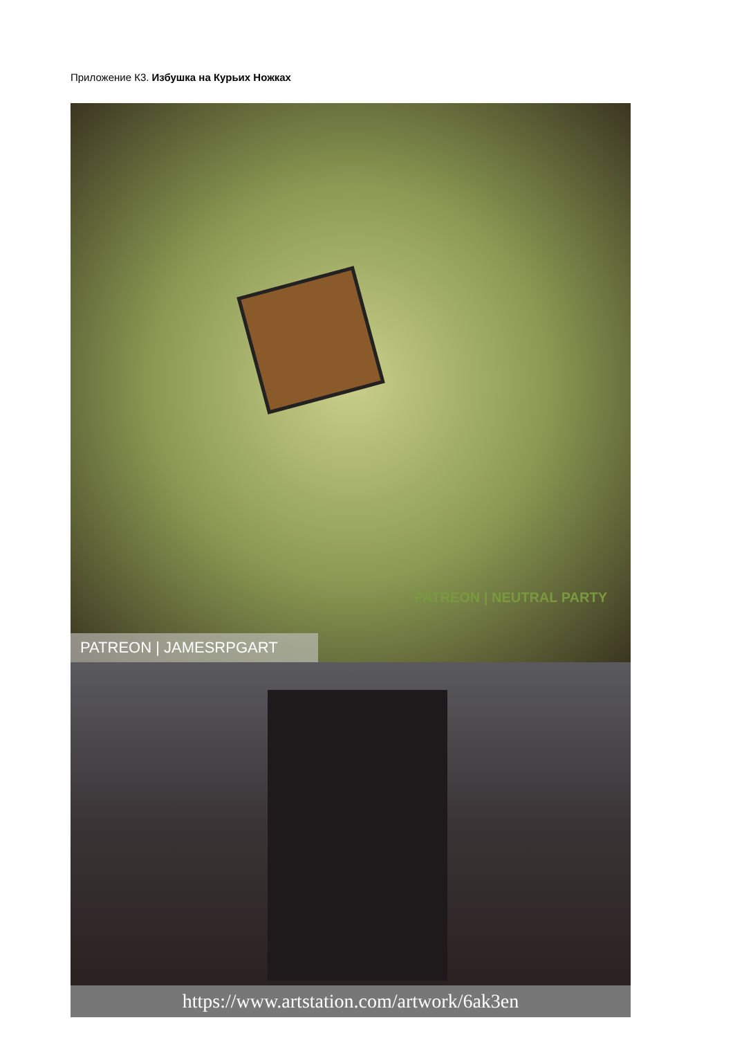Приложение К3. Избушка на Курьих Ножках
PATREON | NEUTRAL PARTY
PATREON | JAMESRPGART
https://www.artstation.com/artwork/6ak3en